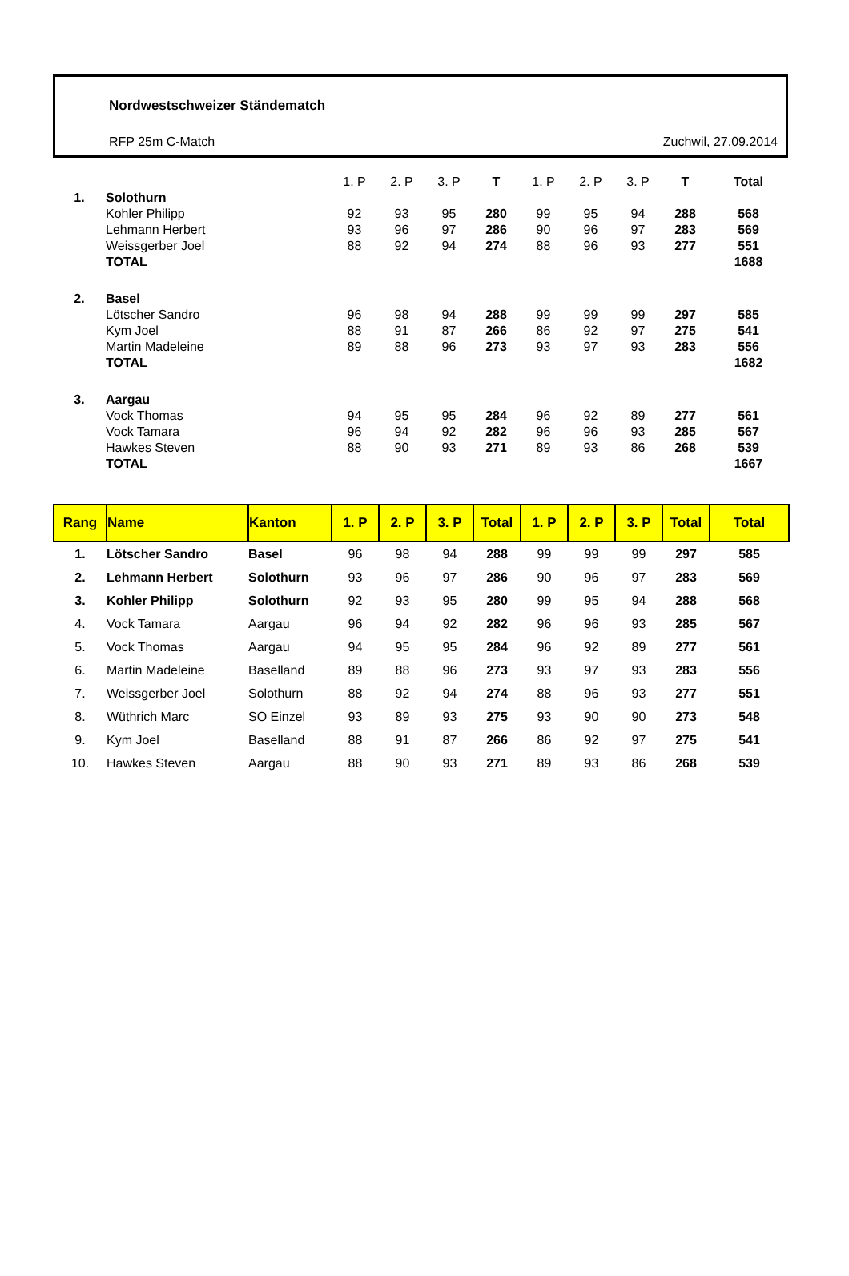Nordwestschweizer Ständematch
RFP 25m C-Match Zuchwil, 27.09.2014
| | | 1. P | 2. P | 3. P | T | 1. P | 2. P | 3. P | T | Total |
| 1. | Solothurn | | | | | | | | | |
| | Kohler Philipp | 92 | 93 | 95 | 280 | 99 | 95 | 94 | 288 | 568 |
| | Lehmann Herbert | 93 | 96 | 97 | 286 | 90 | 96 | 97 | 283 | 569 |
| | Weissgerber Joel | 88 | 92 | 94 | 274 | 88 | 96 | 93 | 277 | 551 |
| | TOTAL | | | | | | | | | 1688 |
| 2. | Basel | | | | | | | | | |
| | Lötscher Sandro | 96 | 98 | 94 | 288 | 99 | 99 | 99 | 297 | 585 |
| | Kym Joel | 88 | 91 | 87 | 266 | 86 | 92 | 97 | 275 | 541 |
| | Martin Madeleine | 89 | 88 | 96 | 273 | 93 | 97 | 93 | 283 | 556 |
| | TOTAL | | | | | | | | | 1682 |
| 3. | Aargau | | | | | | | | | |
| | Vock Thomas | 94 | 95 | 95 | 284 | 96 | 92 | 89 | 277 | 561 |
| | Vock Tamara | 96 | 94 | 92 | 282 | 96 | 96 | 93 | 285 | 567 |
| | Hawkes Steven | 88 | 90 | 93 | 271 | 89 | 93 | 86 | 268 | 539 |
| | TOTAL | | | | | | | | | 1667 |
| Rang | Name | Kanton | 1. P | 2. P | 3. P | Total | 1. P | 2. P | 3. P | Total | Total |
| --- | --- | --- | --- | --- | --- | --- | --- | --- | --- | --- | --- |
| 1. | Lötscher Sandro | Basel | 96 | 98 | 94 | 288 | 99 | 99 | 99 | 297 | 585 |
| 2. | Lehmann Herbert | Solothurn | 93 | 96 | 97 | 286 | 90 | 96 | 97 | 283 | 569 |
| 3. | Kohler Philipp | Solothurn | 92 | 93 | 95 | 280 | 99 | 95 | 94 | 288 | 568 |
| 4. | Vock Tamara | Aargau | 96 | 94 | 92 | 282 | 96 | 96 | 93 | 285 | 567 |
| 5. | Vock Thomas | Aargau | 94 | 95 | 95 | 284 | 96 | 92 | 89 | 277 | 561 |
| 6. | Martin Madeleine | Baselland | 89 | 88 | 96 | 273 | 93 | 97 | 93 | 283 | 556 |
| 7. | Weissgerber Joel | Solothurn | 88 | 92 | 94 | 274 | 88 | 96 | 93 | 277 | 551 |
| 8. | Wüthrich Marc | SO Einzel | 93 | 89 | 93 | 275 | 93 | 90 | 90 | 273 | 548 |
| 9. | Kym Joel | Baselland | 88 | 91 | 87 | 266 | 86 | 92 | 97 | 275 | 541 |
| 10. | Hawkes Steven | Aargau | 88 | 90 | 93 | 271 | 89 | 93 | 86 | 268 | 539 |